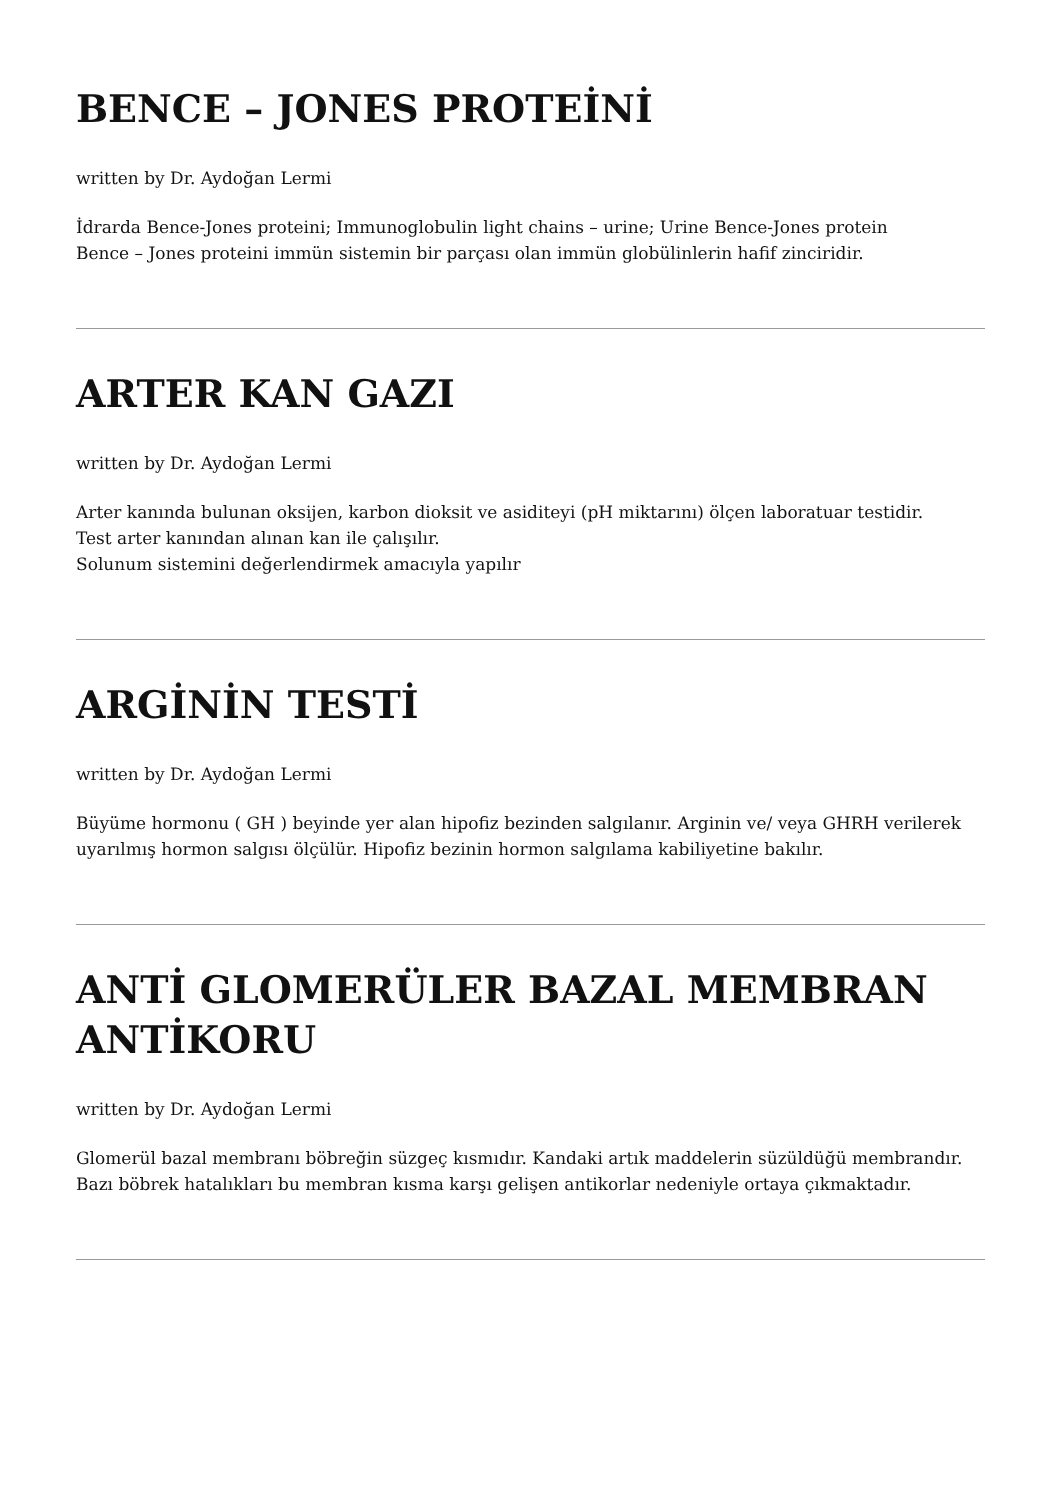BENCE – JONES PROTEİNİ
written by Dr. Aydoğan Lermi
İdrarda Bence-Jones proteini; Immunoglobulin light chains – urine; Urine Bence-Jones protein
Bence – Jones proteini immün sistemin bir parçası olan immün globülinlerin hafif zinciridir.
ARTER KAN GAZI
written by Dr. Aydoğan Lermi
Arter kanında bulunan oksijen, karbon dioksit ve asiditeyi (pH miktarını) ölçen laboratuar testidir.
Test arter kanından alınan kan ile çalışılır.
Solunum sistemini değerlendirmek amacıyla yapılır
ARGİNİN TESTİ
written by Dr. Aydoğan Lermi
Büyüme hormonu ( GH ) beyinde yer alan hipofiz bezinden salgılanır. Arginin ve/ veya GHRH verilerek uyarılmış hormon salgısı ölçülür. Hipofiz bezinin hormon salgılama kabiliyetine bakılır.
ANTİ GLOMERÜLER BAZAL MEMBRAN ANTİKORU
written by Dr. Aydoğan Lermi
Glomerül bazal membranı böbreğin süzgeç kısmıdır. Kandaki artık maddelerin süzüldüğü membrandır. Bazı böbrek hatalıkları bu membran kısma karşı gelişen antikorlar nedeniyle ortaya çıkmaktadır.